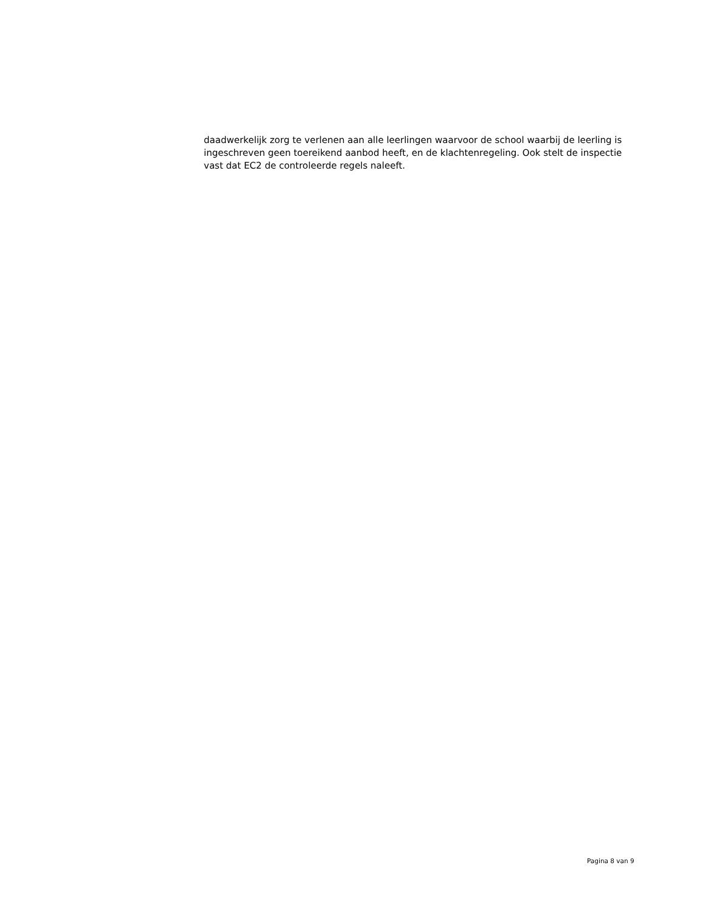daadwerkelijk zorg te verlenen aan alle leerlingen waarvoor de school waarbij de leerling is ingeschreven geen toereikend aanbod heeft, en de klachtenregeling. Ook stelt de inspectie vast dat EC2 de controleerde regels naleeft.
Pagina 8 van 9